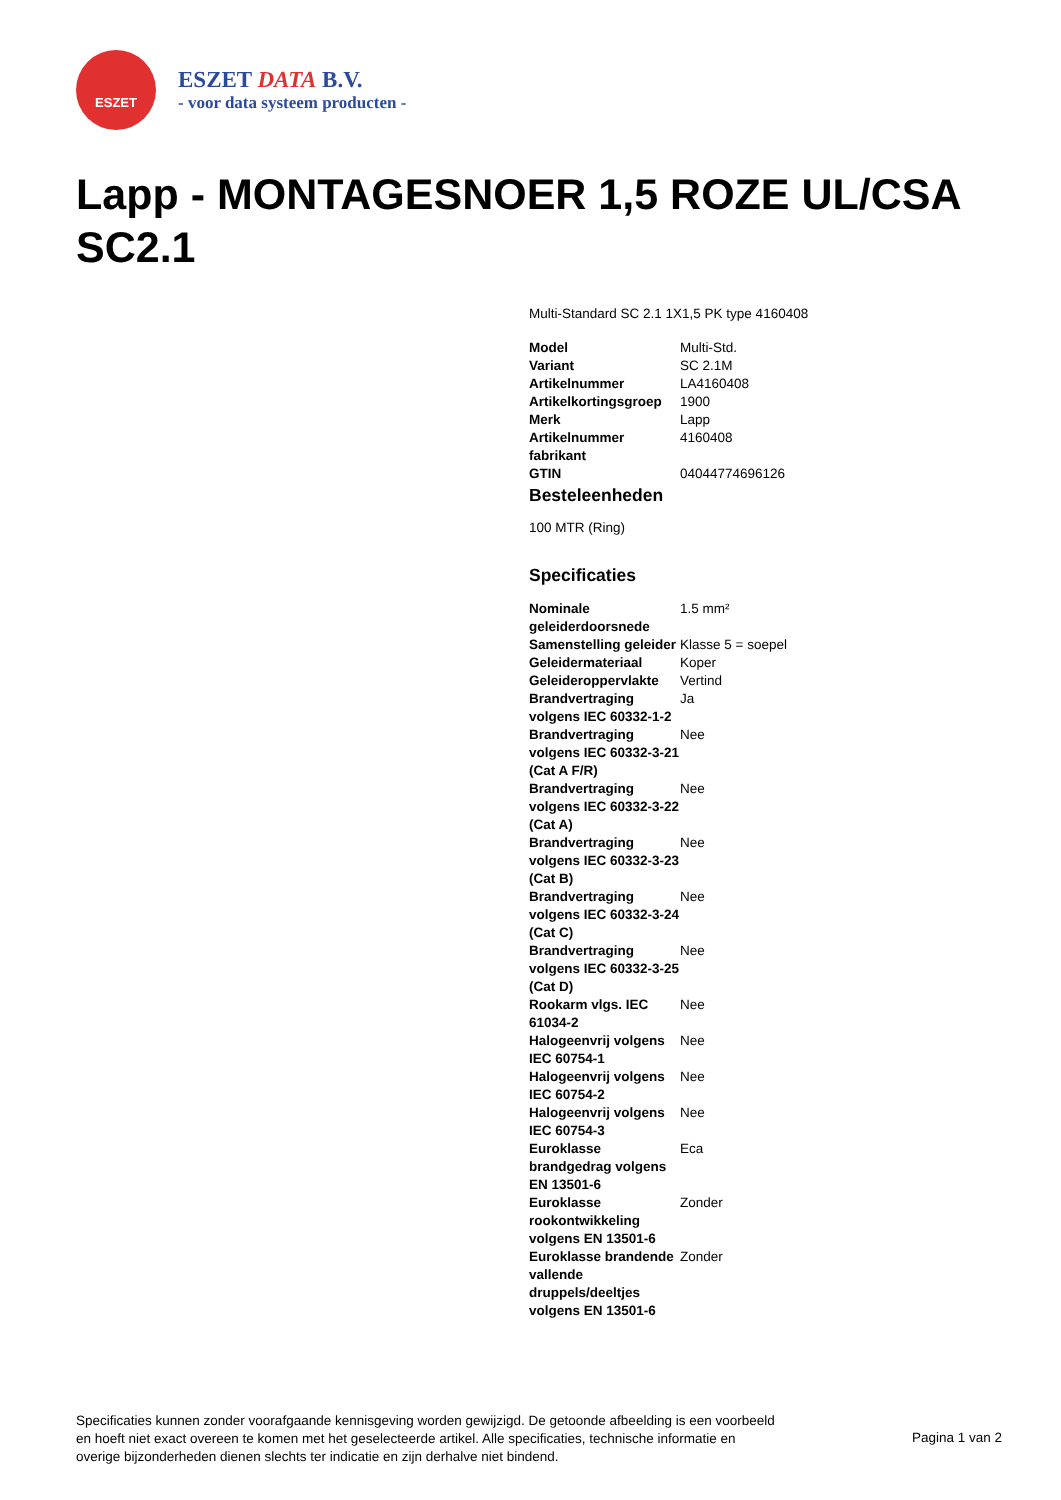ESZET
ESZET DATA B.V.
- voor data systeem producten -
Lapp - MONTAGESNOER 1,5 ROZE UL/CSA SC2.1
Multi-Standard SC 2.1 1X1,5 PK type 4160408
| Model | Multi-Std. |
| Variant | SC 2.1M |
| Artikelnummer | LA4160408 |
| Artikelkortingsgroep | 1900 |
| Merk | Lapp |
| Artikelnummer fabrikant | 4160408 |
| GTIN | 04044774696126 |
Besteleenheden
100 MTR (Ring)
Specificaties
| Nominale geleiderdoorsnede | 1.5 mm² |
| Samenstelling geleider | Klasse 5 = soepel |
| Geleidermateriaal | Koper |
| Geleideroppervlakte | Vertind |
| Brandvertraging volgens IEC 60332-1-2 | Ja |
| Brandvertraging volgens IEC 60332-3-21 (Cat A F/R) | Nee |
| Brandvertraging volgens IEC 60332-3-22 (Cat A) | Nee |
| Brandvertraging volgens IEC 60332-3-23 (Cat B) | Nee |
| Brandvertraging volgens IEC 60332-3-24 (Cat C) | Nee |
| Brandvertraging volgens IEC 60332-3-25 (Cat D) | Nee |
| Rookarm vlgs. IEC 61034-2 | Nee |
| Halogeenvrij volgens IEC 60754-1 | Nee |
| Halogeenvrij volgens IEC 60754-2 | Nee |
| Halogeenvrij volgens IEC 60754-3 | Nee |
| Euroklasse brandgedrag volgens EN 13501-6 | Eca |
| Euroklasse rookontwikkeling volgens EN 13501-6 | Zonder |
| Euroklasse brandende vallende druppels/deeltjes volgens EN 13501-6 | Zonder |
Specificaties kunnen zonder voorafgaande kennisgeving worden gewijzigd. De getoonde afbeelding is een voorbeeld en hoeft niet exact overeen te komen met het geselecteerde artikel. Alle specificaties, technische informatie en overige bijzonderheden dienen slechts ter indicatie en zijn derhalve niet bindend.
Pagina 1 van 2